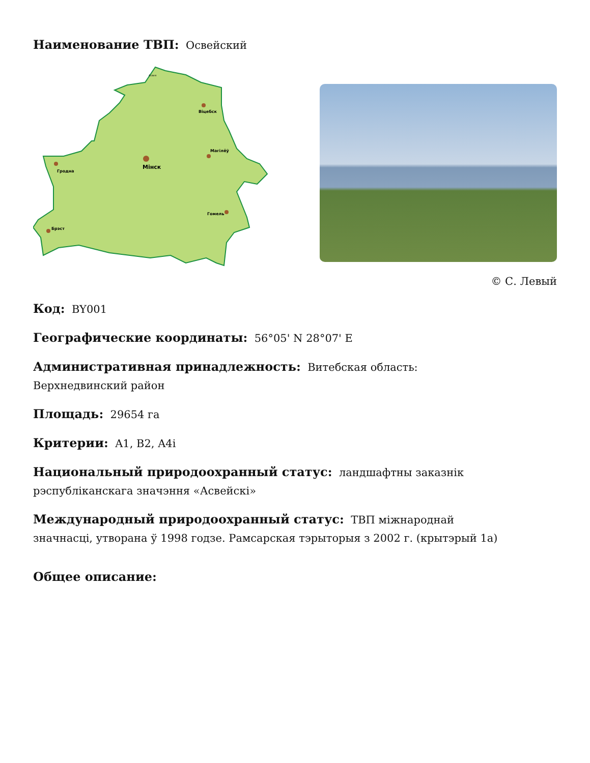Наименование ТВП: Освейский
Мінск
Гродна
Віцебск
Магілёў
Гомель
Брэст
Асвея
© С. Левый
Код: BY001
Географические координаты: 56°05' N 28°07' E
Административная принадлежность: Витебская область:
Верхнедвинский район
Площадь: 29654 га
Критерии: A1, B2, A4i
Национальный природоохранный статус: ландшафтны заказнік
рэспубліканскага значэння «Асвейскі»
Международный природоохранный статус: ТВП міжнароднай
значнасці, утворана ў 1998 годзе. Рамсарская тэрыторыя з 2002 г. (крытэрый 1а)
Общее описание: